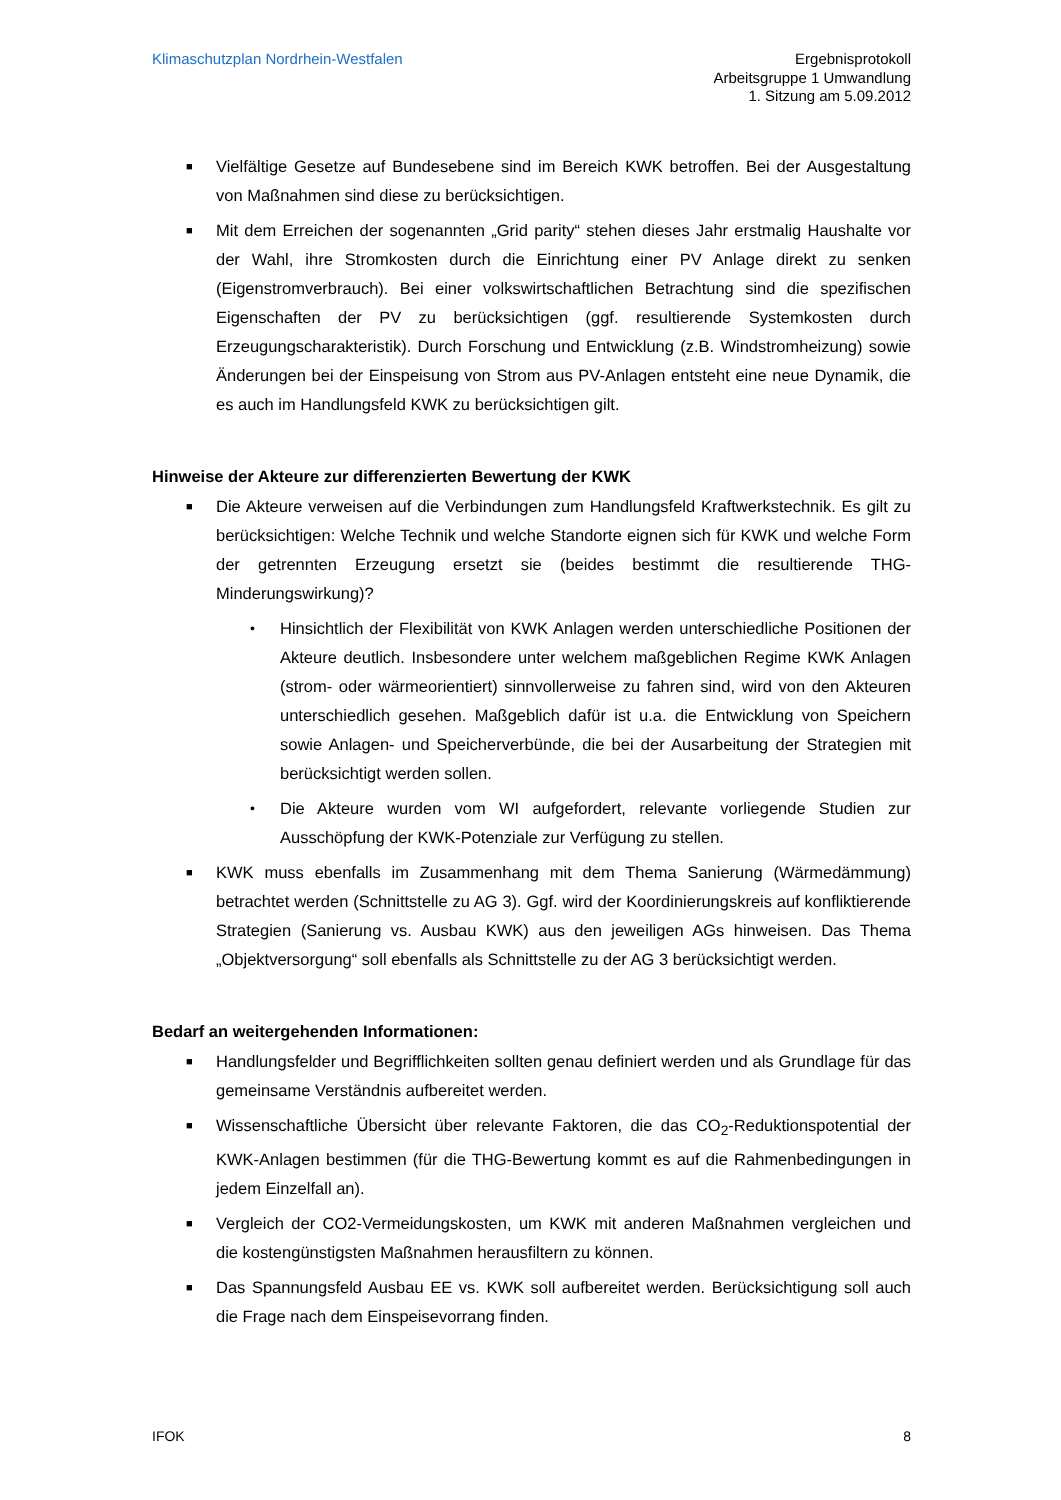Klimaschutzplan Nordrhein-Westfalen
Ergebnisprotokoll
Arbeitsgruppe 1 Umwandlung
1. Sitzung am 5.09.2012
■ Vielfältige Gesetze auf Bundesebene sind im Bereich KWK betroffen. Bei der Ausgestaltung von Maßnahmen sind diese zu berücksichtigen.
■ Mit dem Erreichen der sogenannten „Grid parity“ stehen dieses Jahr erstmalig Haushalte vor der Wahl, ihre Stromkosten durch die Einrichtung einer PV Anlage direkt zu senken (Eigenstromverbrauch). Bei einer volkswirtschaftlichen Betrachtung sind die spezifischen Eigenschaften der PV zu berücksichtigen (ggf. resultierende Systemkosten durch Erzeugungscharakteristik). Durch Forschung und Entwicklung (z.B. Windstromheizung) sowie Änderungen bei der Einspeisung von Strom aus PV-Anlagen entsteht eine neue Dynamik, die es auch im Handlungsfeld KWK zu berücksichtigen gilt.
Hinweise der Akteure zur differenzierten Bewertung der KWK
■ Die Akteure verweisen auf die Verbindungen zum Handlungsfeld Kraftwerkstechnik. Es gilt zu berücksichtigen: Welche Technik und welche Standorte eignen sich für KWK und welche Form der getrennten Erzeugung ersetzt sie (beides bestimmt die resultierende THG-Minderungswirkung)?
• Hinsichtlich der Flexibilität von KWK Anlagen werden unterschiedliche Positionen der Akteure deutlich. Insbesondere unter welchem maßgeblichen Regime KWK Anlagen (strom- oder wärmeorientiert) sinnvollerweise zu fahren sind, wird von den Akteuren unterschiedlich gesehen. Maßgeblich dafür ist u.a. die Entwicklung von Speichern sowie Anlagen- und Speicherverbünde, die bei der Ausarbeitung der Strategien mit berücksichtigt werden sollen.
• Die Akteure wurden vom WI aufgefordert, relevante vorliegende Studien zur Ausschöpfung der KWK-Potenziale zur Verfügung zu stellen.
■ KWK muss ebenfalls im Zusammenhang mit dem Thema Sanierung (Wärmedämmung) betrachtet werden (Schnittstelle zu AG 3). Ggf. wird der Koordinierungskreis auf konfliktierende Strategien (Sanierung vs. Ausbau KWK) aus den jeweiligen AGs hinweisen. Das Thema „Objektversorgung“ soll ebenfalls als Schnittstelle zu der AG 3 berücksichtigt werden.
Bedarf an weitergehenden Informationen:
■ Handlungsfelder und Begrifflichkeiten sollten genau definiert werden und als Grundlage für das gemeinsame Verständnis aufbereitet werden.
■ Wissenschaftliche Übersicht über relevante Faktoren, die das CO<sub>2</sub>-Reduktionspotential der KWK-Anlagen bestimmen (für die THG-Bewertung kommt es auf die Rahmenbedingungen in jedem Einzelfall an).
■ Vergleich der CO2-Vermeidungskosten, um KWK mit anderen Maßnahmen vergleichen und die kostengünstigsten Maßnahmen herausfiltern zu können.
■ Das Spannungsfeld Ausbau EE vs. KWK soll aufbereitet werden. Berücksichtigung soll auch die Frage nach dem Einspeisevorrang finden.
IFOK 8